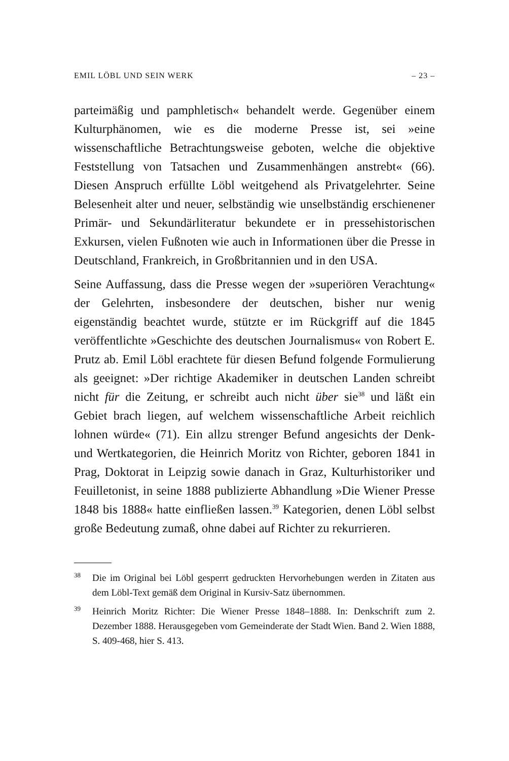EMIL LÖBL UND SEIN WERK – 23 –
parteimäßig und pamphletisch« behandelt werde. Gegenüber einem Kulturphänomen, wie es die moderne Presse ist, sei »eine wissenschaftliche Betrachtungsweise geboten, welche die objektive Feststellung von Tatsachen und Zusammenhängen anstrebt« (66). Diesen Anspruch erfüllte Löbl weitgehend als Privatgelehrter. Seine Belesenheit alter und neuer, selbständig wie unselbständig erschienener Primär- und Sekundärliteratur bekundete er in pressehistorischen Exkursen, vielen Fußnoten wie auch in Informationen über die Presse in Deutschland, Frankreich, in Großbritannien und in den USA.
Seine Auffassung, dass die Presse wegen der »superiören Verachtung« der Gelehrten, insbesondere der deutschen, bisher nur wenig eigenständig beachtet wurde, stützte er im Rückgriff auf die 1845 veröffentlichte »Geschichte des deutschen Journalismus« von Robert E. Prutz ab. Emil Löbl erachtete für diesen Befund folgende Formulierung als geeignet: »Der richtige Akademiker in deutschen Landen schreibt nicht für die Zeitung, er schreibt auch nicht über sie<sup>38</sup> und läßt ein Gebiet brach liegen, auf welchem wissenschaftliche Arbeit reichlich lohnen würde« (71). Ein allzu strenger Befund angesichts der Denk- und Wertkategorien, die Heinrich Moritz von Richter, geboren 1841 in Prag, Doktorat in Leipzig sowie danach in Graz, Kulturhistoriker und Feuilletonist, in seine 1888 publizierte Abhandlung »Die Wiener Presse 1848 bis 1888« hatte einfließen lassen.<sup>39</sup> Kategorien, denen Löbl selbst große Bedeutung zumaß, ohne dabei auf Richter zu rekurrieren.
38
Die im Original bei Löbl gesperrt gedruckten Hervorhebungen werden in Zitaten aus dem Löbl-Text gemäß dem Original in Kursiv-Satz übernommen.
39
Heinrich Moritz Richter: Die Wiener Presse 1848–1888. In: Denkschrift zum 2. Dezember 1888. Herausgegeben vom Gemeinderate der Stadt Wien. Band 2. Wien 1888, S. 409-468, hier S. 413.